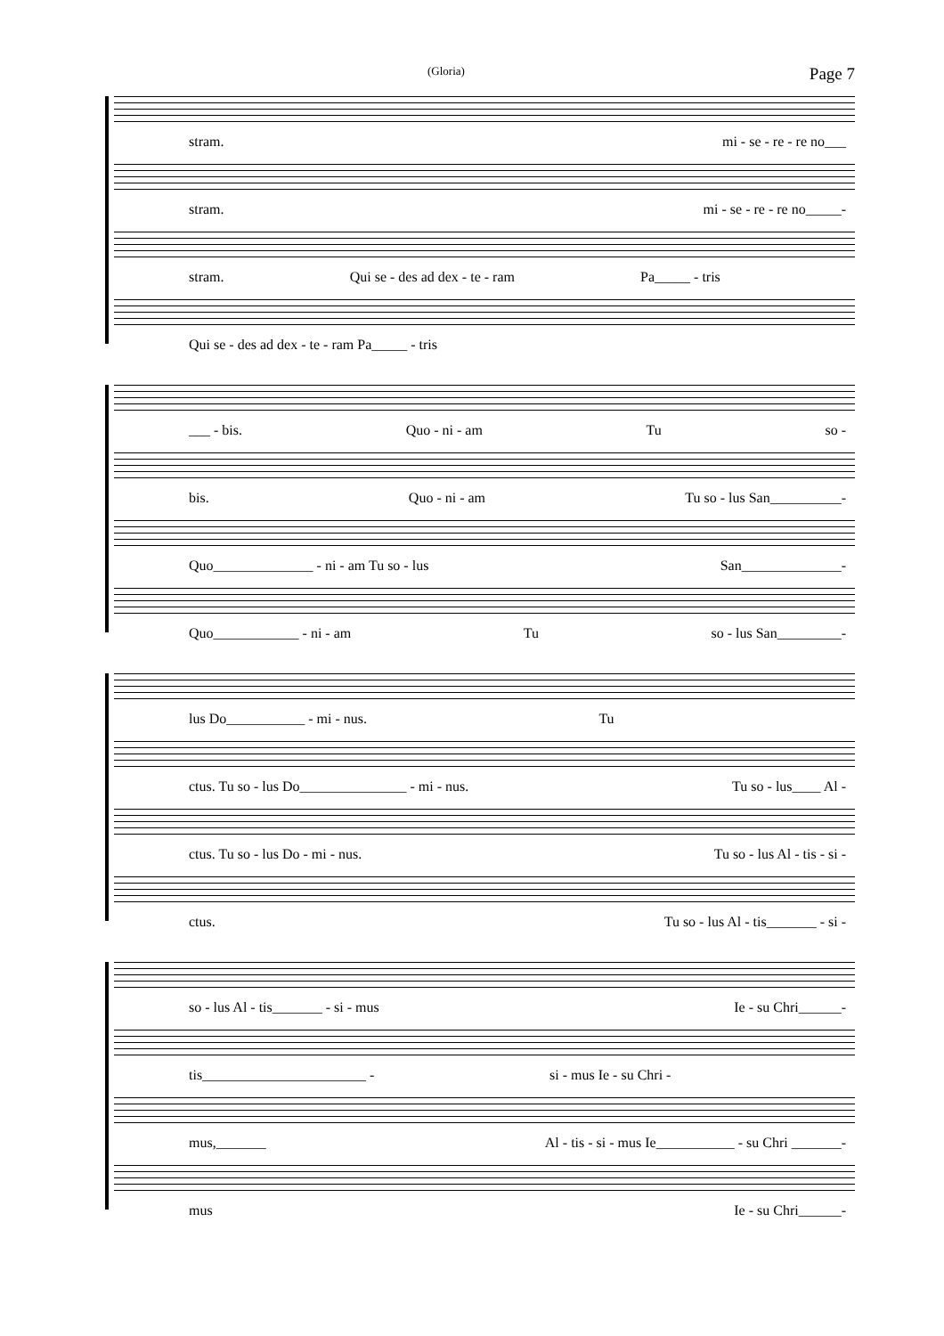(Gloria) Page 7
stram. mi - se - re - re no___
stram. mi - se - re - re no_____-
stram. Qui se - des ad dex - te - ram Pa_____ - tris
Qui se - des ad dex - te - ram Pa_____ - tris
___ - bis. Quo - ni - am Tu so -
bis. Quo - ni - am Tu so - lus San__________-
Quo______________ - ni - am Tu so - lus San______________-
Quo____________ - ni - am Tu so - lus San_________-
lus Do___________ - mi - nus. Tu
ctus. Tu so - lus Do_______________ - mi - nus. Tu so - lus____ Al -
ctus. Tu so - lus Do - mi - nus. Tu so - lus Al - tis - si -
ctus. Tu so - lus Al - tis_______ - si -
so - lus Al - tis_______ - si - mus Ie - su Chri______-
tis_______________________ - si - mus Ie - su Chri -
mus,_______ Al - tis - si - mus Ie___________ - su Chri _______-
mus Ie - su Chri______-